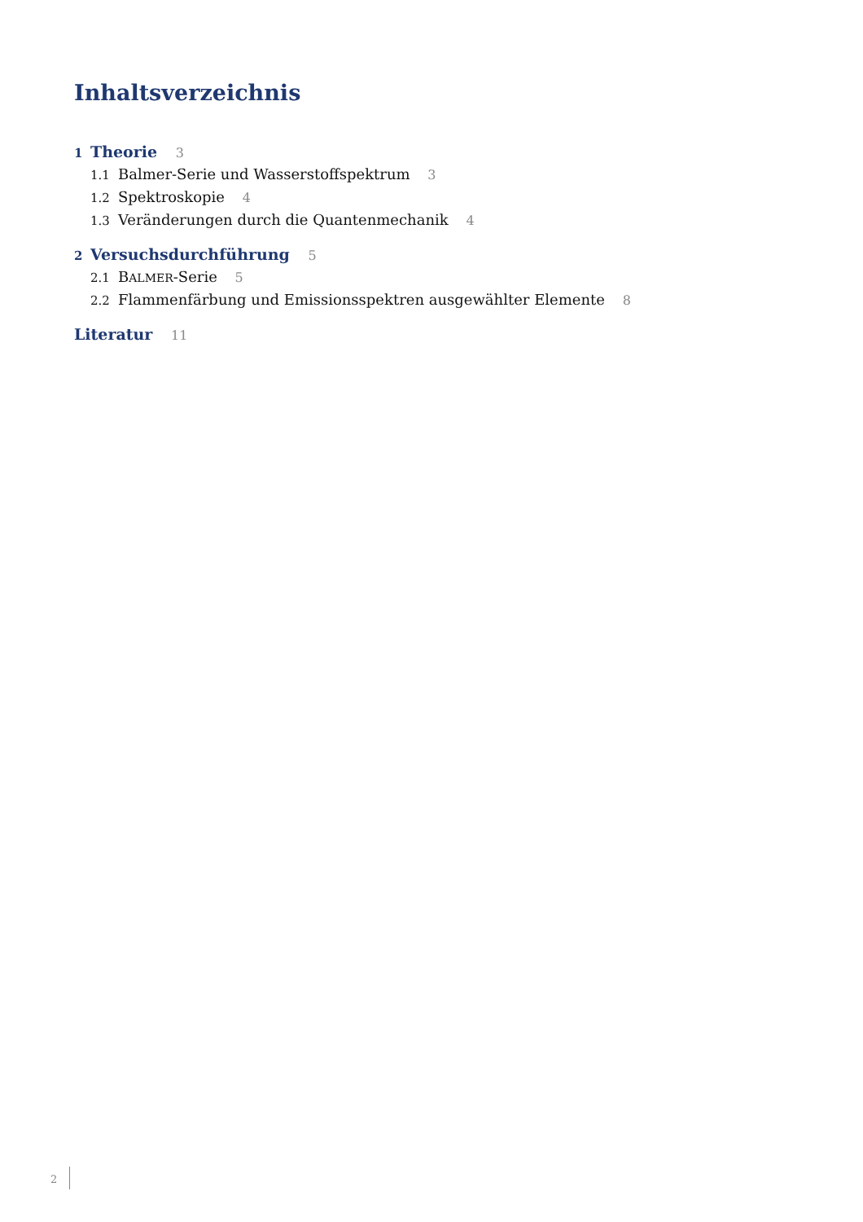Inhaltsverzeichnis
1 Theorie 3
1.1 Balmer-Serie und Wasserstoffspektrum 3
1.2 Spektroskopie 4
1.3 Veränderungen durch die Quantenmechanik 4
2 Versuchsdurchführung 5
2.1 BALMER-Serie 5
2.2 Flammenfärbung und Emissionsspektren ausgewählter Elemente 8
Literatur 11
2